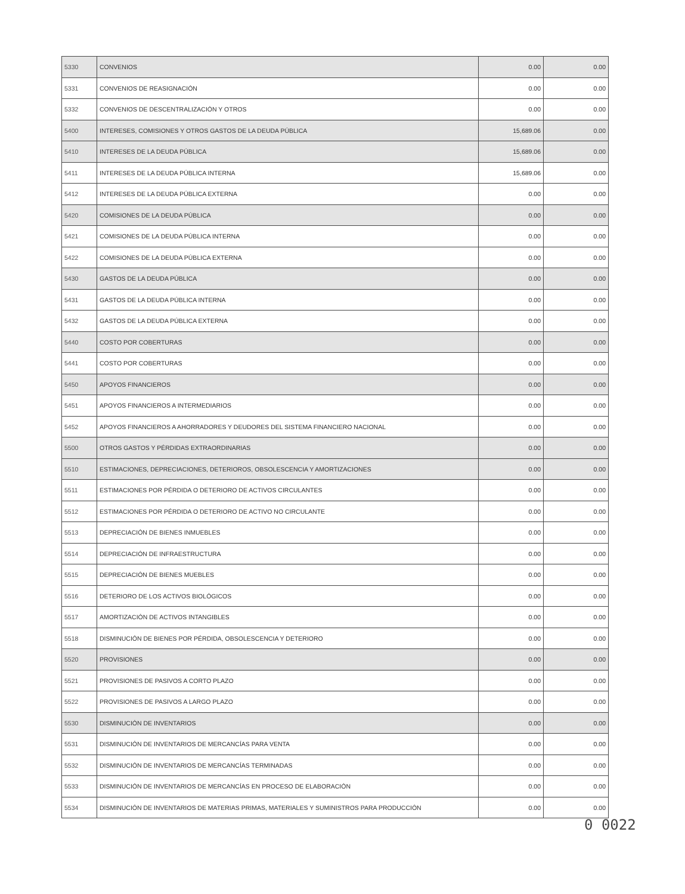| 5330 | CONVENIOS | 0.00 | 0.00 |
| 5331 | CONVENIOS DE REASIGNACIÓN | 0.00 | 0.00 |
| 5332 | CONVENIOS DE DESCENTRALIZACIÓN Y OTROS | 0.00 | 0.00 |
| 5400 | INTERESES, COMISIONES Y OTROS GASTOS DE LA DEUDA PÚBLICA | 15,689.06 | 0.00 |
| 5410 | INTERESES DE LA DEUDA PÚBLICA | 15,689.06 | 0.00 |
| 5411 | INTERESES DE LA DEUDA PÚBLICA INTERNA | 15,689.06 | 0.00 |
| 5412 | INTERESES DE LA DEUDA PÚBLICA EXTERNA | 0.00 | 0.00 |
| 5420 | COMISIONES DE LA DEUDA PÚBLICA | 0.00 | 0.00 |
| 5421 | COMISIONES DE LA DEUDA PÚBLICA INTERNA | 0.00 | 0.00 |
| 5422 | COMISIONES DE LA DEUDA PÚBLICA EXTERNA | 0.00 | 0.00 |
| 5430 | GASTOS DE LA DEUDA PÚBLICA | 0.00 | 0.00 |
| 5431 | GASTOS DE LA DEUDA PÚBLICA INTERNA | 0.00 | 0.00 |
| 5432 | GASTOS DE LA DEUDA PÚBLICA EXTERNA | 0.00 | 0.00 |
| 5440 | COSTO POR COBERTURAS | 0.00 | 0.00 |
| 5441 | COSTO POR COBERTURAS | 0.00 | 0.00 |
| 5450 | APOYOS FINANCIEROS | 0.00 | 0.00 |
| 5451 | APOYOS FINANCIEROS A INTERMEDIARIOS | 0.00 | 0.00 |
| 5452 | APOYOS FINANCIEROS A AHORRADORES Y DEUDORES DEL SISTEMA FINANCIERO NACIONAL | 0.00 | 0.00 |
| 5500 | OTROS GASTOS Y PÉRDIDAS EXTRAORDINARIAS | 0.00 | 0.00 |
| 5510 | ESTIMACIONES, DEPRECIACIONES, DETERIOROS, OBSOLESCENCIA Y AMORTIZACIONES | 0.00 | 0.00 |
| 5511 | ESTIMACIONES POR PÉRDIDA O DETERIORO DE ACTIVOS CIRCULANTES | 0.00 | 0.00 |
| 5512 | ESTIMACIONES POR PÉRDIDA O DETERIORO DE ACTIVO NO CIRCULANTE | 0.00 | 0.00 |
| 5513 | DEPRECIACIÓN DE BIENES INMUEBLES | 0.00 | 0.00 |
| 5514 | DEPRECIACIÓN DE INFRAESTRUCTURA | 0.00 | 0.00 |
| 5515 | DEPRECIACIÓN DE BIENES MUEBLES | 0.00 | 0.00 |
| 5516 | DETERIORO DE LOS ACTIVOS BIOLÓGICOS | 0.00 | 0.00 |
| 5517 | AMORTIZACIÓN DE ACTIVOS INTANGIBLES | 0.00 | 0.00 |
| 5518 | DISMINUCIÓN DE BIENES POR PÉRDIDA, OBSOLESCENCIA Y DETERIORO | 0.00 | 0.00 |
| 5520 | PROVISIONES | 0.00 | 0.00 |
| 5521 | PROVISIONES DE PASIVOS A CORTO PLAZO | 0.00 | 0.00 |
| 5522 | PROVISIONES DE PASIVOS A LARGO PLAZO | 0.00 | 0.00 |
| 5530 | DISMINUCIÓN DE INVENTARIOS | 0.00 | 0.00 |
| 5531 | DISMINUCIÓN DE INVENTARIOS DE MERCANCÍAS PARA VENTA | 0.00 | 0.00 |
| 5532 | DISMINUCIÓN DE INVENTARIOS DE MERCANCÍAS TERMINADAS | 0.00 | 0.00 |
| 5533 | DISMINUCIÓN DE INVENTARIOS DE MERCANCÍAS EN PROCESO DE ELABORACIÓN | 0.00 | 0.00 |
| 5534 | DISMINUCIÓN DE INVENTARIOS DE MATERIAS PRIMAS, MATERIALES Y SUMINISTROS PARA PRODUCCIÓN | 0.00 | 0.00 |
0 0022